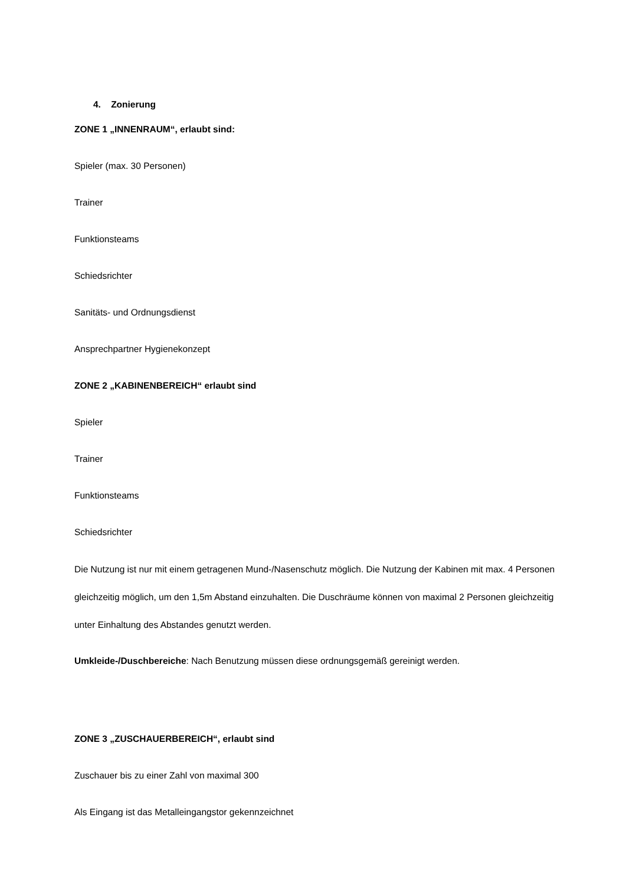4. Zonierung
ZONE 1 „INNENRAUM“, erlaubt sind:
Spieler (max. 30 Personen)
Trainer
Funktionsteams
Schiedsrichter
Sanitäts- und Ordnungsdienst
Ansprechpartner Hygienekonzept
ZONE 2 „KABINENBEREICH“ erlaubt sind
Spieler
Trainer
Funktionsteams
Schiedsrichter
Die Nutzung ist nur mit einem getragenen Mund-/Nasenschutz möglich. Die Nutzung der Kabinen mit max. 4 Personen gleichzeitig möglich, um den 1,5m Abstand einzuhalten. Die Duschräume können von maximal 2 Personen gleichzeitig unter Einhaltung des Abstandes genutzt werden.
Umkleide-/Duschbereiche: Nach Benutzung müssen diese ordnungsgemäß gereinigt werden.
ZONE 3 „ZUSCHAUERBEREICH“, erlaubt sind
Zuschauer bis zu einer Zahl von maximal 300
Als Eingang ist das Metalleingangstor gekennzeichnet